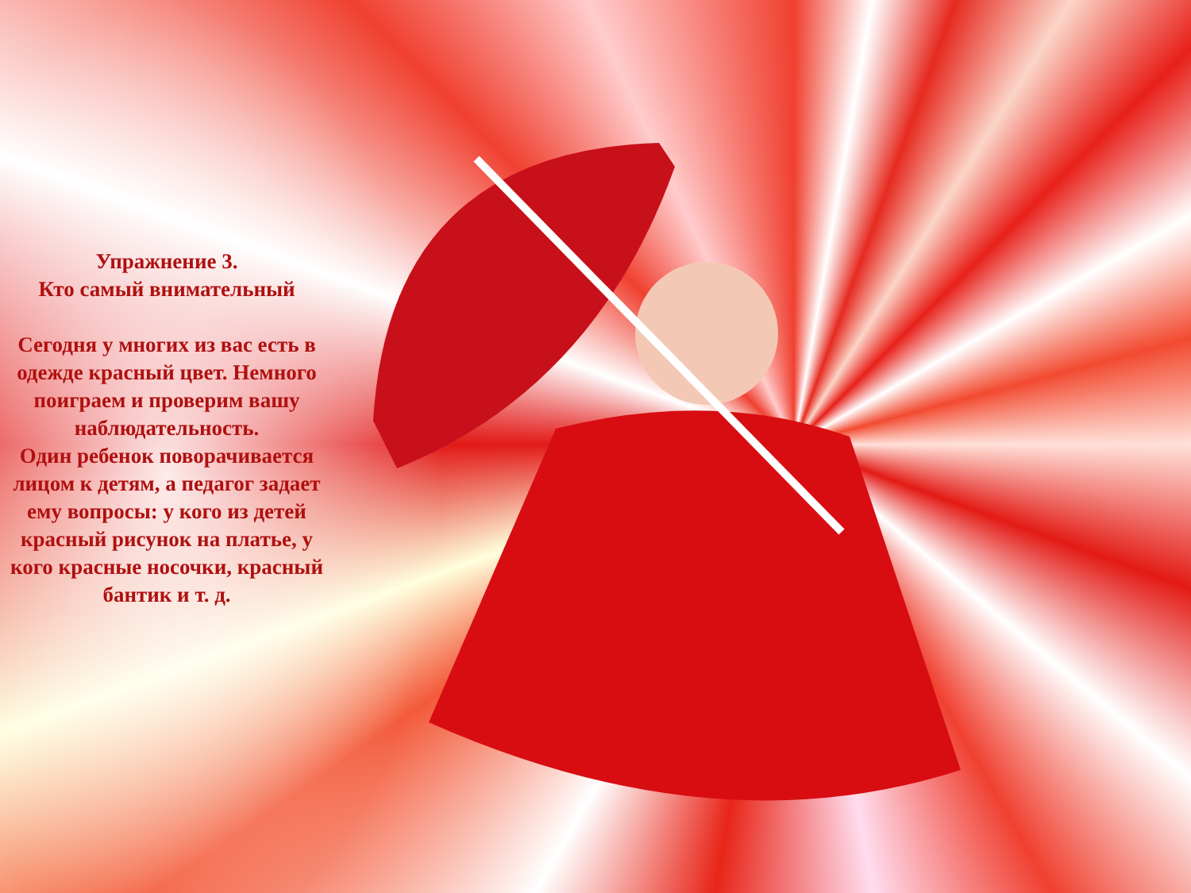Упражнение 3.
Кто самый внимательный
Сегодня у многих из вас есть в одежде красный цвет. Немного поиграем и проверим вашу наблюдательность.
Один ребенок поворачивается лицом к детям, а педагог задает ему вопросы: у кого из детей красный рисунок на платье, у кого красные носочки, красный бантик и т. д.